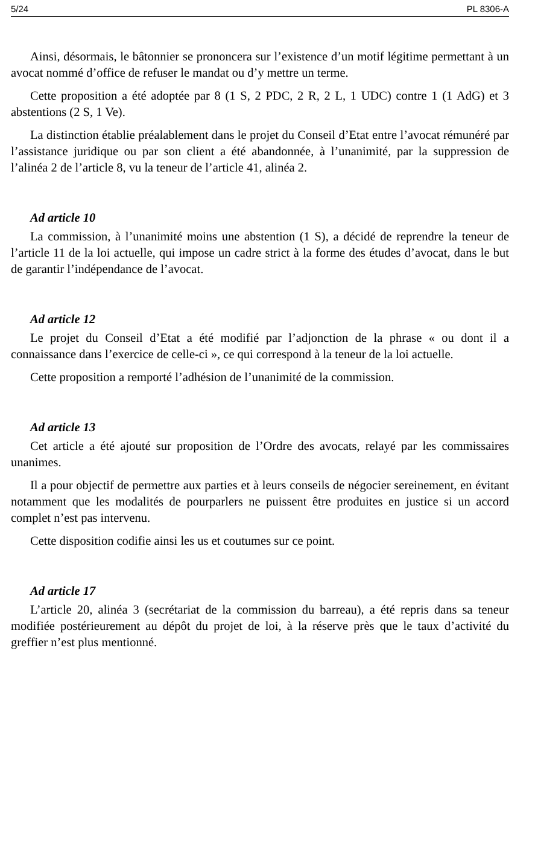5/24 PL 8306-A
Ainsi, désormais, le bâtonnier se prononcera sur l’existence d’un motif légitime permettant à un avocat nommé d’office de refuser le mandat ou d’y mettre un terme.
Cette proposition a été adoptée par 8 (1 S, 2 PDC, 2 R, 2 L, 1 UDC) contre 1 (1 AdG) et 3 abstentions (2 S, 1 Ve).
La distinction établie préalablement dans le projet du Conseil d’Etat entre l’avocat rémunéré par l’assistance juridique ou par son client a été abandonnée, à l’unanimité, par la suppression de l’alinéa 2 de l’article 8, vu la teneur de l’article 41, alinéa 2.
Ad article 10
La commission, à l’unanimité moins une abstention (1 S), a décidé de reprendre la teneur de l’article 11 de la loi actuelle, qui impose un cadre strict à la forme des études d’avocat, dans le but de garantir l’indépendance de l’avocat.
Ad article 12
Le projet du Conseil d’Etat a été modifié par l’adjonction de la phrase « ou dont il a connaissance dans l’exercice de celle-ci », ce qui correspond à la teneur de la loi actuelle.
Cette proposition a remporté l’adhésion de l’unanimité de la commission.
Ad article 13
Cet article a été ajouté sur proposition de l’Ordre des avocats, relayé par les commissaires unanimes.
Il a pour objectif de permettre aux parties et à leurs conseils de négocier sereinement, en évitant notamment que les modalités de pourparlers ne puissent être produites en justice si un accord complet n’est pas intervenu.
Cette disposition codifie ainsi les us et coutumes sur ce point.
Ad article 17
L’article 20, alinéa 3 (secrétariat de la commission du barreau), a été repris dans sa teneur modifiée postérieurement au dépôt du projet de loi, à la réserve près que le taux d’activité du greffier n’est plus mentionné.